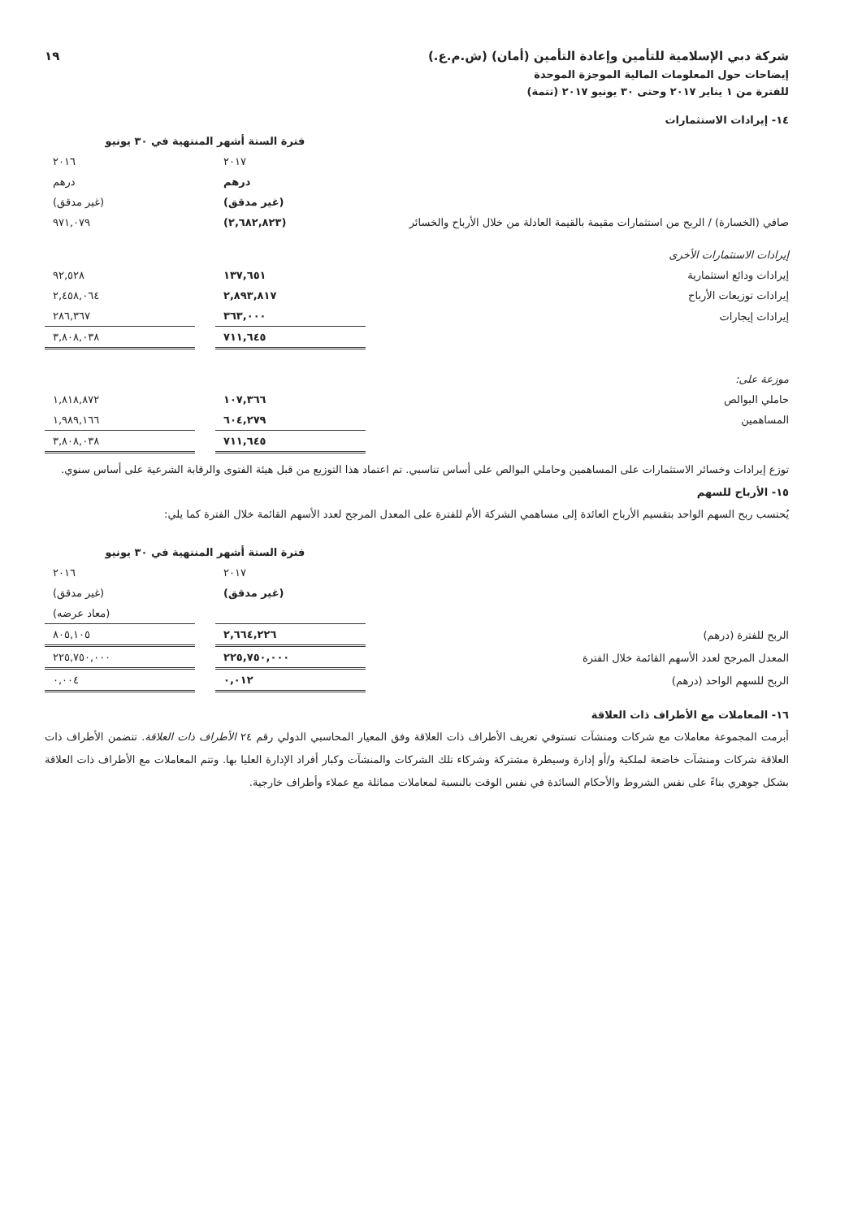شركة دبي الإسلامية للتأمين وإعادة التأمين (أمان) (ش.م.ع.) ١٩
إيضاحات حول المعلومات المالية الموجزة الموحدة
للفترة من ١ يناير ٢٠١٧ وحتى ٣٠ يونيو ٢٠١٧ (تتمة)
١٤- إيرادات الاستثمارات
| | فترة الستة أشهر المنتهية في ٣٠ يونيو | | |
| | ٢٠١٧ | | ٢٠١٦ |
| | درهم | | درهم |
| | (غير مدقق) | | (غير مدقق) |
| صافي (الخسارة) / الربح من استثمارات مقيمة بالقيمة العادلة من خلال الأرباح والخسائر | (٢,٦٨٢,٨٢٣) | | ٩٧١,٠٧٩ |
| إيرادات الاستثمارات الأخرى | | | |
| إيرادات ودائع استثمارية | ١٣٧,٦٥١ | | ٩٢,٥٢٨ |
| إيرادات توزيعات الأرباح | ٢,٨٩٣,٨١٧ | | ٢,٤٥٨,٠٦٤ |
| إيرادات إيجارات | ٣٦٣,٠٠٠ | | ٢٨٦,٣٦٧ |
| | ٧١١,٦٤٥ | | ٣,٨٠٨,٠٣٨ |
| موزعة على: | | | |
| حاملي البوالص | ١٠٧,٣٦٦ | | ١,٨١٨,٨٧٢ |
| المساهمين | ٦٠٤,٢٧٩ | | ١,٩٨٩,١٦٦ |
| | ٧١١,٦٤٥ | | ٣,٨٠٨,٠٣٨ |
توزع إيرادات وخسائر الاستثمارات على المساهمين وحاملي البوالص على أساس تناسبي. تم اعتماد هذا التوزيع من قبل هيئة الفتوى والرقابة الشرعية على أساس سنوي.
١٥- الأرباح للسهم
يُحتسب ربح السهم الواحد بتقسيم الأرباح العائدة إلى مساهمي الشركة الأم للفترة على المعدل المرجح لعدد الأسهم القائمة خلال الفترة كما يلي:
| | فترة الستة أشهر المنتهية في ٣٠ يونيو | | |
| | ٢٠١٧ | | ٢٠١٦ |
| | (غير مدقق) | | (غير مدقق) |
| | | | (معاد عرضه) |
| الربح للفترة (درهم) | ٢,٦٦٤,٢٢٦ | | ٨٠٥,١٠٥ |
| المعدل المرجح لعدد الأسهم القائمة خلال الفترة | ٢٢٥,٧٥٠,٠٠٠ | | ٢٢٥,٧٥٠,٠٠٠ |
| الربح للسهم الواحد (درهم) | ٠,٠١٢ | | ٠,٠٠٤ |
١٦- المعاملات مع الأطراف ذات العلاقة
أبرمت المجموعة معاملات مع شركات ومنشآت تستوفي تعريف الأطراف ذات العلاقة وفق المعيار المحاسبي الدولي رقم ٢٤ الأطراف ذات العلاقة. تتضمن الأطراف ذات العلاقة شركات ومنشآت خاضعة لملكية و/أو إدارة وسيطرة مشتركة وشركاء تلك الشركات والمنشآت وكبار أفراد الإدارة العليا بها. وتتم المعاملات مع الأطراف ذات العلاقة بشكل جوهري بناءً على نفس الشروط والأحكام السائدة في نفس الوقت بالنسبة لمعاملات مماثلة مع عملاء وأطراف خارجية.